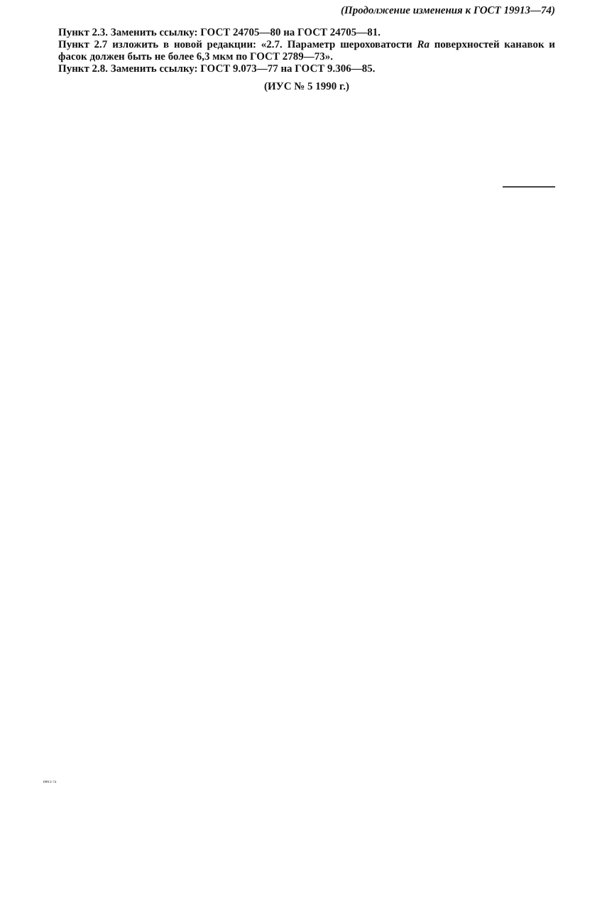(Продолжение изменения к ГОСТ 19913—74)
Пункт 2.3. Заменить ссылку: ГОСТ 24705—80 на ГОСТ 24705—81.
Пункт 2.7 изложить в новой редакции: «2.7. Параметр шероховатости Ra поверхностей канавок и фасок должен быть не более 6,3 мкм по ГОСТ 2789—73».
Пункт 2.8. Заменить ссылку: ГОСТ 9.073—77 на ГОСТ 9.306—85.
(ИУС № 5 1990 г.)
19913-74